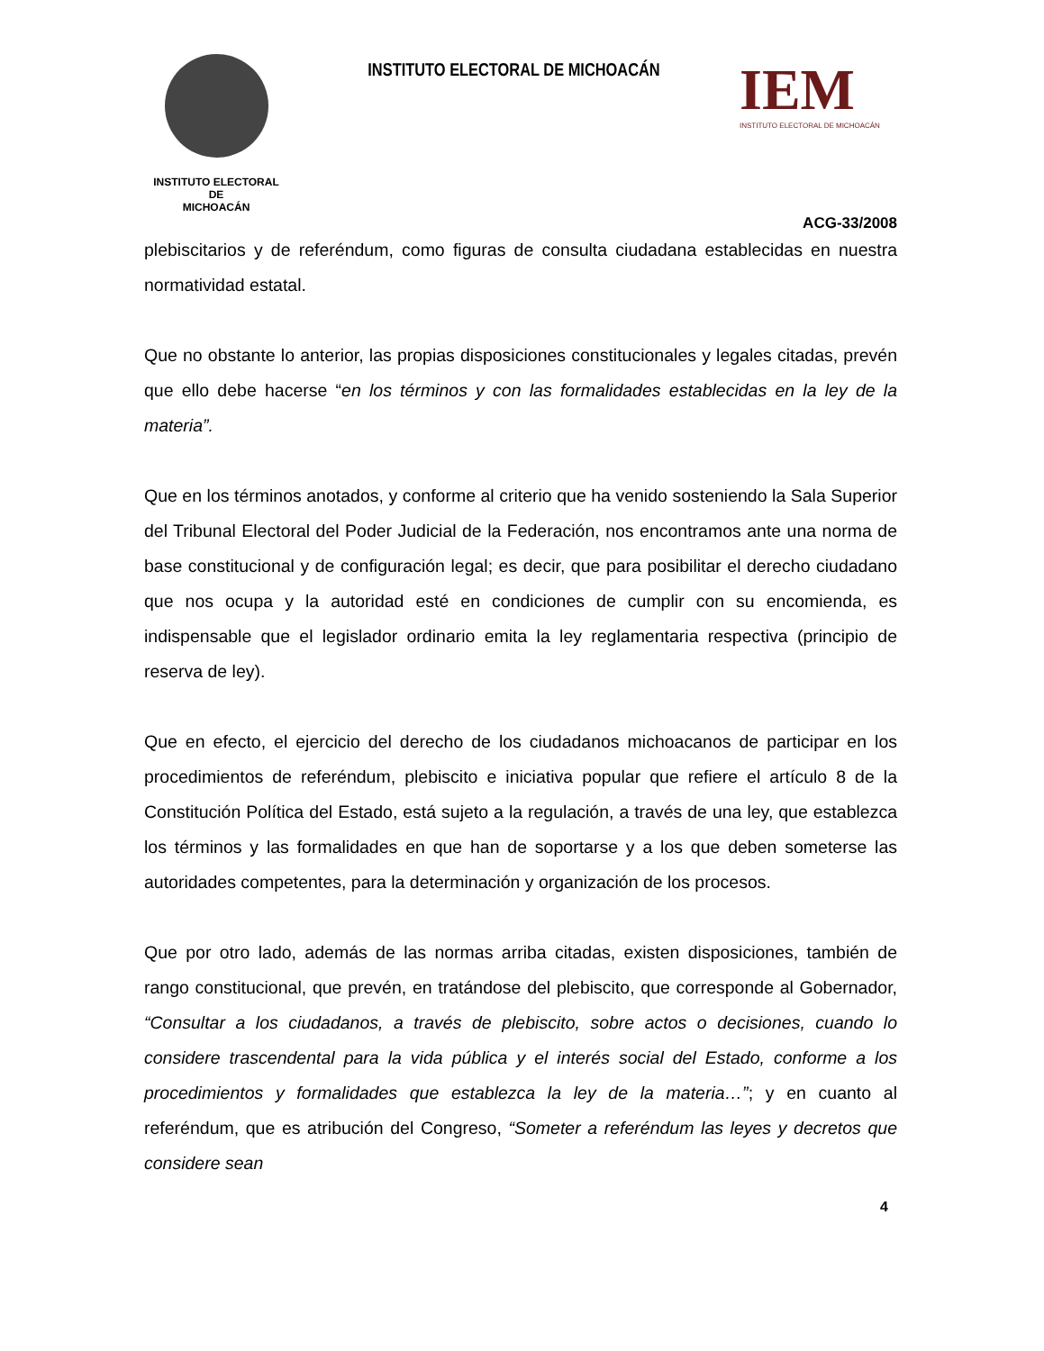INSTITUTO ELECTORAL
DE
MICHOACÁN
INSTITUTO ELECTORAL DE MICHOACÁN
IEM
INSTITUTO ELECTORAL DE MICHOACÁN
ACG-33/2008
plebiscitarios y de referéndum, como figuras de consulta ciudadana establecidas en nuestra normatividad estatal.
Que no obstante lo anterior, las propias disposiciones constitucionales y legales citadas, prevén que ello debe hacerse “en los términos y con las formalidades establecidas en la ley de la materia”.
Que en los términos anotados, y conforme al criterio que ha venido sosteniendo la Sala Superior del Tribunal Electoral del Poder Judicial de la Federación, nos encontramos ante una norma de base constitucional y de configuración legal; es decir, que para posibilitar el derecho ciudadano que nos ocupa y la autoridad esté en condiciones de cumplir con su encomienda, es indispensable que el legislador ordinario emita la ley reglamentaria respectiva (principio de reserva de ley).
Que en efecto, el ejercicio del derecho de los ciudadanos michoacanos de participar en los procedimientos de referéndum, plebiscito e iniciativa popular que refiere el artículo 8 de la Constitución Política del Estado, está sujeto a la regulación, a través de una ley, que establezca los términos y las formalidades en que han de soportarse y a los que deben someterse las autoridades competentes, para la determinación y organización de los procesos.
Que por otro lado, además de las normas arriba citadas, existen disposiciones, también de rango constitucional, que prevén, en tratándose del plebiscito, que corresponde al Gobernador, “Consultar a los ciudadanos, a través de plebiscito, sobre actos o decisiones, cuando lo considere trascendental para la vida pública y el interés social del Estado, conforme a los procedimientos y formalidades que establezca la ley de la materia…”; y en cuanto al referéndum, que es atribución del Congreso, “Someter a referéndum las leyes y decretos que considere sean
4